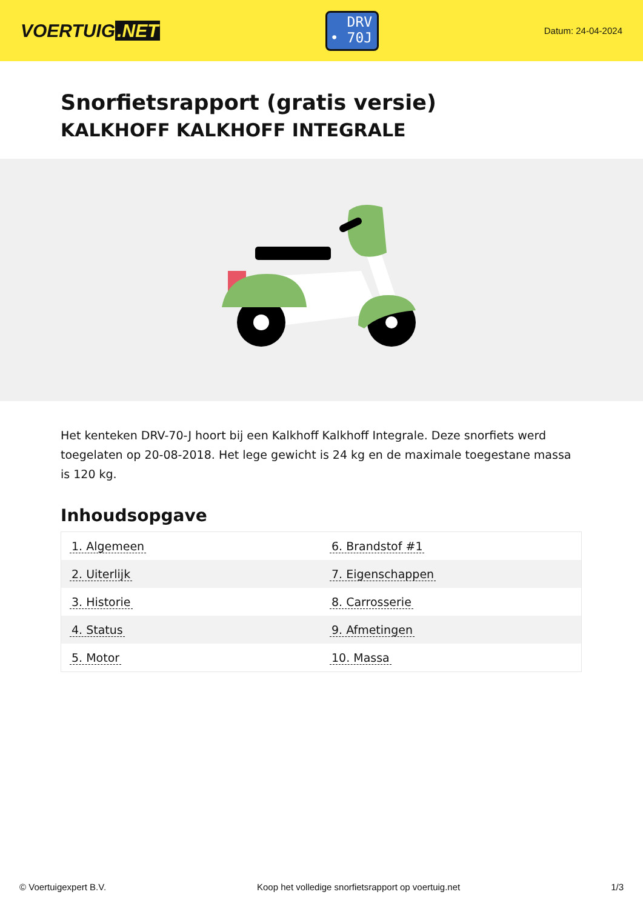VOERTUIG.NET
DRV
• 70J
Datum: 24-04-2024
Snorfietsrapport (gratis versie)
KALKHOFF KALKHOFF INTEGRALE
Het kenteken DRV-70-J hoort bij een Kalkhoff Kalkhoff Integrale. Deze snorfiets werd toegelaten op 20-08-2018. Het lege gewicht is 24 kg en de maximale toegestane massa is 120 kg.
Inhoudsopgave
| 1. Algemeen | 6. Brandstof #1 |
| 2. Uiterlijk | 7. Eigenschappen |
| 3. Historie | 8. Carrosserie |
| 4. Status | 9. Afmetingen |
| 5. Motor | 10. Massa |
© Voertuigexpert B.V. Koop het volledige snorfietsrapport op voertuig.net 1/3